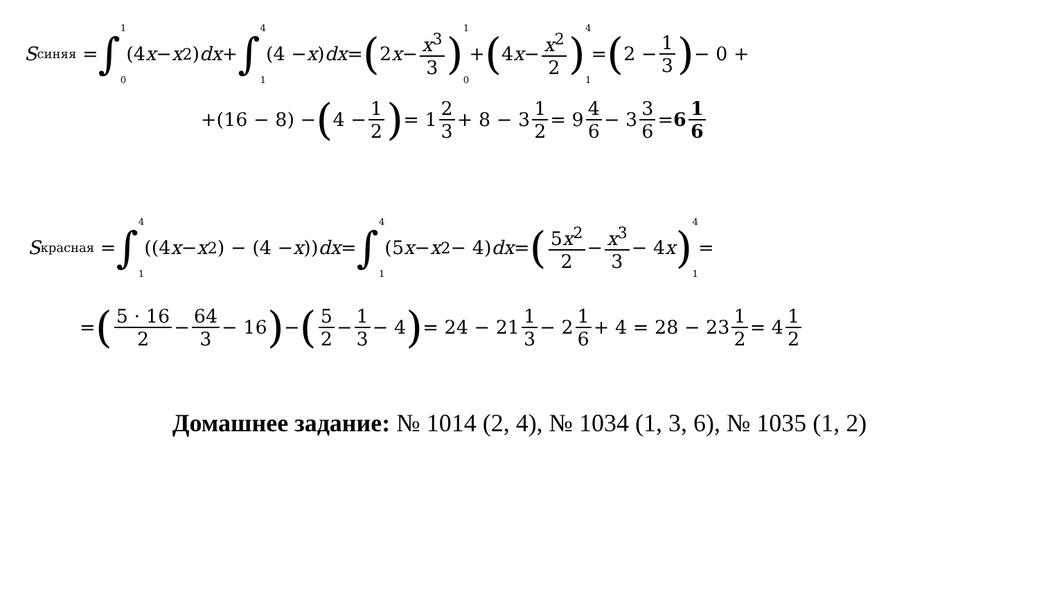S<sub>синяя</sub> = ∫<sup>1</sup><sub>0</sub> (4 x − x<sup>2</sup>) dx + ∫<sup>4</sup><sub>1</sub> (4 − x) dx = (2 x − x<sup>3</sup> 3) <sup>1</sup><sub>0</sub> + (4 x − x<sup>2</sup> 2) <sup>4</sup><sub>1</sub> = (2 − 1 3) − 0 +
+(16 − 8) − (4 − 1 2) = 1 2 3 + 8 − 3 1 2 = 9 4 6 − 3 3 6 = 6 1 6
S<sub>красная</sub> = ∫<sup>4</sup><sub>1</sub> ((4 x − x<sup>2</sup>) − (4 − x)) dx = ∫<sup>4</sup><sub>1</sub> (5 x − x<sup>2</sup> − 4) dx = (5x<sup>2</sup> 2 − x<sup>3</sup> 3 − 4 x) <sup>4</sup><sub>1</sub> =
= (5 · 16 2 − 64 3 − 16) − (5 2 − 1 3 − 4) = 24 − 21 1 3 − 2 1 6 + 4 = 28 − 23 1 2 = 4 1 2
Домашнее задание: № 1014 (2, 4), № 1034 (1, 3, 6), № 1035 (1, 2)